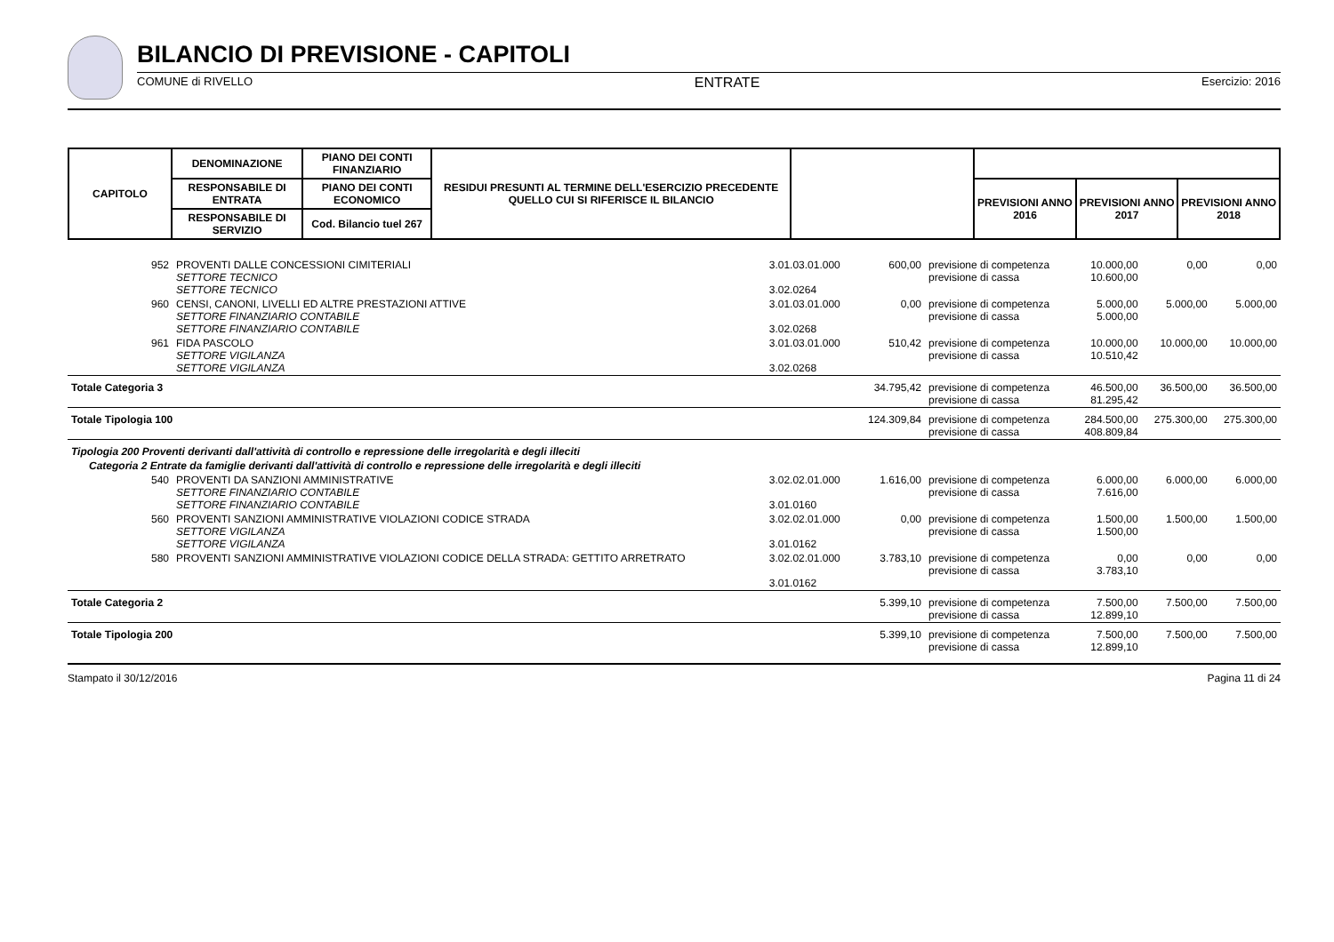BILANCIO DI PREVISIONE - CAPITOLI
COMUNE di RIVELLO ENTRATE Esercizio: 2016
| CAPITOLO | DENOMINAZIONE | PIANO DEI CONTI FINANZIARIO | RESIDUI PRESUNTI AL TERMINE DELL'ESERCIZIO PRECEDENTE QUELLO CUI SI RIFERISCE IL BILANCIO | | | | |
| --- | --- | --- | --- | --- | --- | --- | --- |
| | RESPONSABILE DI ENTRATA | PIANO DEI CONTI ECONOMICO | | | PREVISIONI ANNO 2016 | PREVISIONI ANNO 2017 | PREVISIONI ANNO 2018 |
| | RESPONSABILE DI SERVIZIO | Cod. Bilancio tuel 267 | | | | | |
| 952 | PROVENTI DALLE CONCESSIONI CIMITERIALI SETTORE TECNICO SETTORE TECNICO | 3.01.03.01.000 3.02.0264 | 600,00 | previsione di competenza previsione di cassa | 10.000,00 10.600,00 | 0,00 | 0,00 |
| 960 | CENSI, CANONI, LIVELLI ED ALTRE PRESTAZIONI ATTIVE SETTORE FINANZIARIO CONTABILE SETTORE FINANZIARIO CONTABILE | 3.01.03.01.000 3.02.0268 | 0,00 | previsione di competenza previsione di cassa | 5.000,00 5.000,00 | 5.000,00 | 5.000,00 |
| 961 | FIDA PASCOLO SETTORE VIGILANZA SETTORE VIGILANZA | 3.01.03.01.000 3.02.0268 | 510,42 | previsione di competenza previsione di cassa | 10.000,00 10.510,42 | 10.000,00 | 10.000,00 |
| Totale Categoria 3 | | | 34.795,42 | previsione di competenza previsione di cassa | 46.500,00 81.295,42 | 36.500,00 | 36.500,00 |
| Totale Tipologia 100 | | | 124.309,84 | previsione di competenza previsione di cassa | 284.500,00 408.809,84 | 275.300,00 | 275.300,00 |
| Tipologia 200 Proventi derivanti dall'attività di controllo e repressione delle irregolarità e degli illeciti | | | | | | | |
| Categoria 2 Entrate da famiglie derivanti dall'attività di controllo e repressione delle irregolarità e degli illeciti | | | | | | | |
| 540 | PROVENTI DA SANZIONI AMMINISTRATIVE SETTORE FINANZIARIO CONTABILE SETTORE FINANZIARIO CONTABILE | 3.02.02.01.000 3.01.0160 | 1.616,00 | previsione di competenza previsione di cassa | 6.000,00 7.616,00 | 6.000,00 | 6.000,00 |
| 560 | PROVENTI SANZIONI AMMINISTRATIVE VIOLAZIONI CODICE STRADA SETTORE VIGILANZA SETTORE VIGILANZA | 3.02.02.01.000 3.01.0162 | 0,00 | previsione di competenza previsione di cassa | 1.500,00 1.500,00 | 1.500,00 | 1.500,00 |
| 580 | PROVENTI SANZIONI AMMINISTRATIVE VIOLAZIONI CODICE DELLA STRADA: GETTITO ARRETRATO | 3.02.02.01.000 3.01.0162 | 3.783,10 | previsione di competenza previsione di cassa | 0,00 3.783,10 | 0,00 | 0,00 |
| Totale Categoria 2 | | | 5.399,10 | previsione di competenza previsione di cassa | 7.500,00 12.899,10 | 7.500,00 | 7.500,00 |
| Totale Tipologia 200 | | | 5.399,10 | previsione di competenza previsione di cassa | 7.500,00 12.899,10 | 7.500,00 | 7.500,00 |
Stampato il 30/12/2016 Pagina 11 di 24